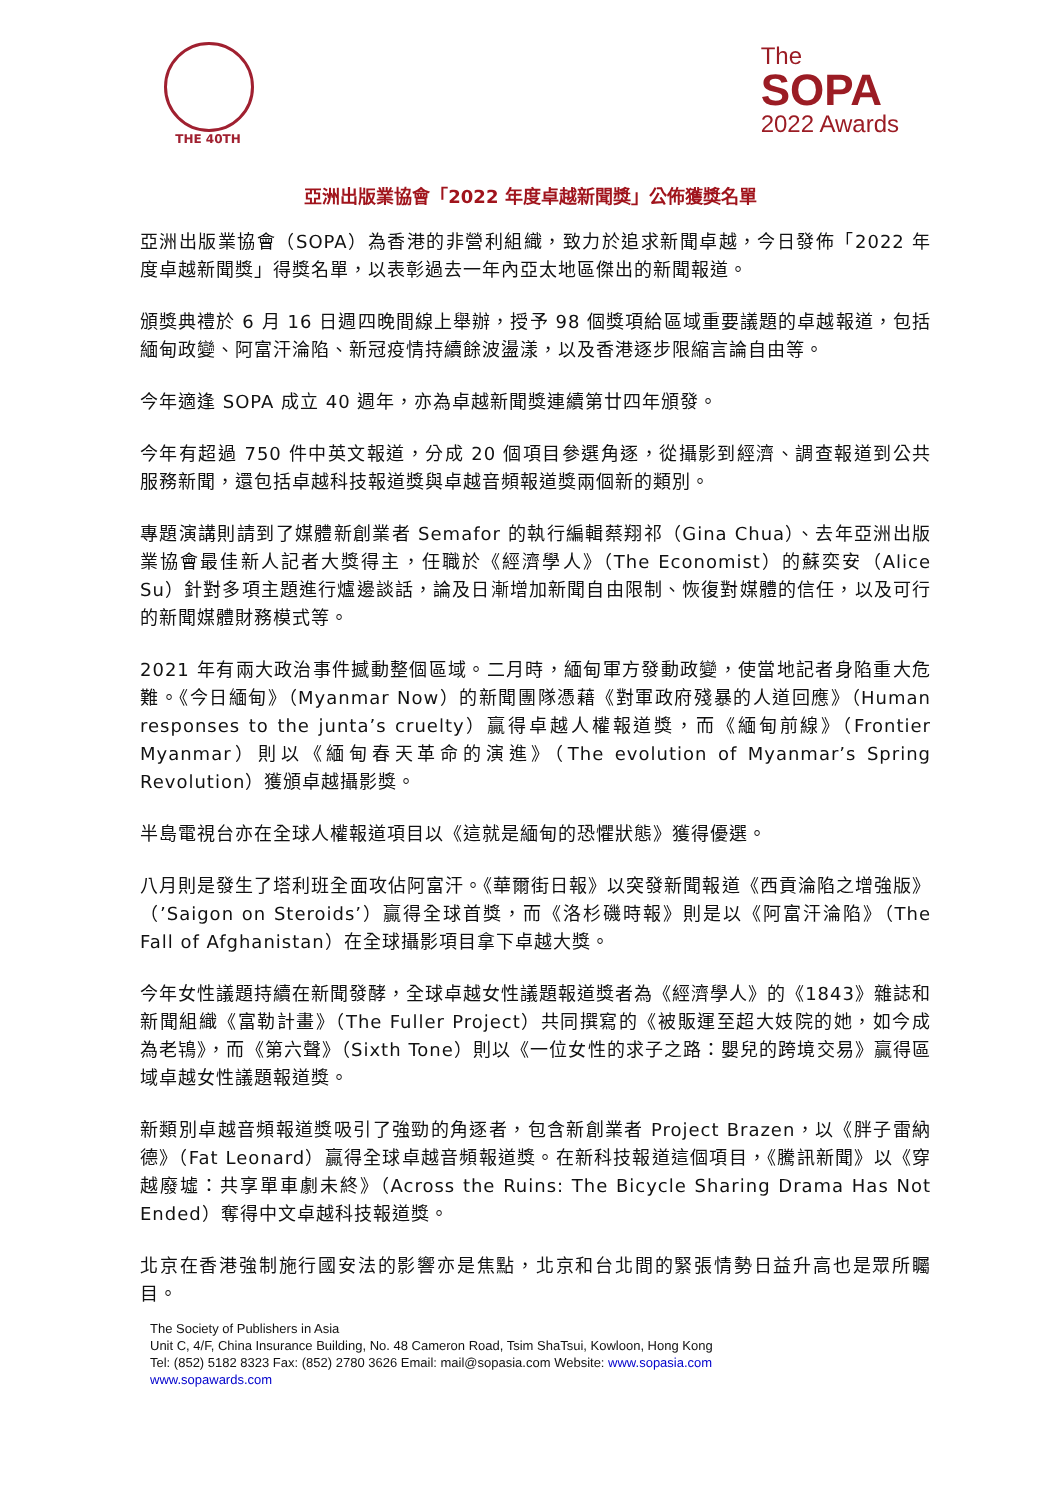THE 40TH
The
SOPA
2022 Awards
亞洲出版業協會「2022 年度卓越新聞獎」公佈獲獎名單
亞洲出版業協會（SOPA）為香港的非營利組織，致力於追求新聞卓越，今日發佈「2022 年度卓越新聞獎」得獎名單，以表彰過去一年內亞太地區傑出的新聞報道。
頒獎典禮於 6 月 16 日週四晚間線上舉辦，授予 98 個獎項給區域重要議題的卓越報道，包括緬甸政變、阿富汗淪陷、新冠疫情持續餘波盪漾，以及香港逐步限縮言論自由等。
今年適逢 SOPA 成立 40 週年，亦為卓越新聞獎連續第廿四年頒發。
今年有超過 750 件中英文報道，分成 20 個項目參選角逐，從攝影到經濟、調查報道到公共服務新聞，還包括卓越科技報道獎與卓越音頻報道獎兩個新的類別。
專題演講則請到了媒體新創業者 Semafor 的執行編輯蔡翔祁（Gina Chua）、去年亞洲出版業協會最佳新人記者大獎得主，任職於《經濟學人》（The Economist）的蘇奕安（Alice Su）針對多項主題進行爐邊談話，論及日漸增加新聞自由限制、恢復對媒體的信任，以及可行的新聞媒體財務模式等。
2021 年有兩大政治事件撼動整個區域。二月時，緬甸軍方發動政變，使當地記者身陷重大危難。《今日緬甸》（Myanmar Now）的新聞團隊憑藉《對軍政府殘暴的人道回應》（Human responses to the junta’s cruelty）贏得卓越人權報道獎，而《緬甸前線》（Frontier Myanmar）則以《緬甸春天革命的演進》（The evolution of Myanmar’s Spring Revolution）獲頒卓越攝影獎。
半島電視台亦在全球人權報道項目以《這就是緬甸的恐懼狀態》獲得優選。
八月則是發生了塔利班全面攻佔阿富汗。《華爾街日報》以突發新聞報道《西貢淪陷之增強版》（’Saigon on Steroids’）贏得全球首獎，而《洛杉磯時報》則是以《阿富汗淪陷》（The Fall of Afghanistan）在全球攝影項目拿下卓越大獎。
今年女性議題持續在新聞發酵，全球卓越女性議題報道獎者為《經濟學人》的《1843》雜誌和新聞組織《富勒計畫》（The Fuller Project）共同撰寫的《被販運至超大妓院的她，如今成為老鴇》，而《第六聲》（Sixth Tone）則以《一位女性的求子之路：嬰兒的跨境交易》贏得區域卓越女性議題報道獎。
新類別卓越音頻報道獎吸引了強勁的角逐者，包含新創業者 Project Brazen，以《胖子雷納德》（Fat Leonard）贏得全球卓越音頻報道獎。在新科技報道這個項目，《騰訊新聞》以《穿越廢墟：共享單車劇未終》（Across the Ruins: The Bicycle Sharing Drama Has Not Ended）奪得中文卓越科技報道獎。
北京在香港強制施行國安法的影響亦是焦點，北京和台北間的緊張情勢日益升高也是眾所矚目。
The Society of Publishers in Asia
Unit C, 4/F, China Insurance Building, No. 48 Cameron Road, Tsim ShaTsui, Kowloon, Hong Kong
Tel: (852) 5182 8323 Fax: (852) 2780 3626 Email: mail@sopasia.com Website: www.sopasia.com
www.sopawards.com